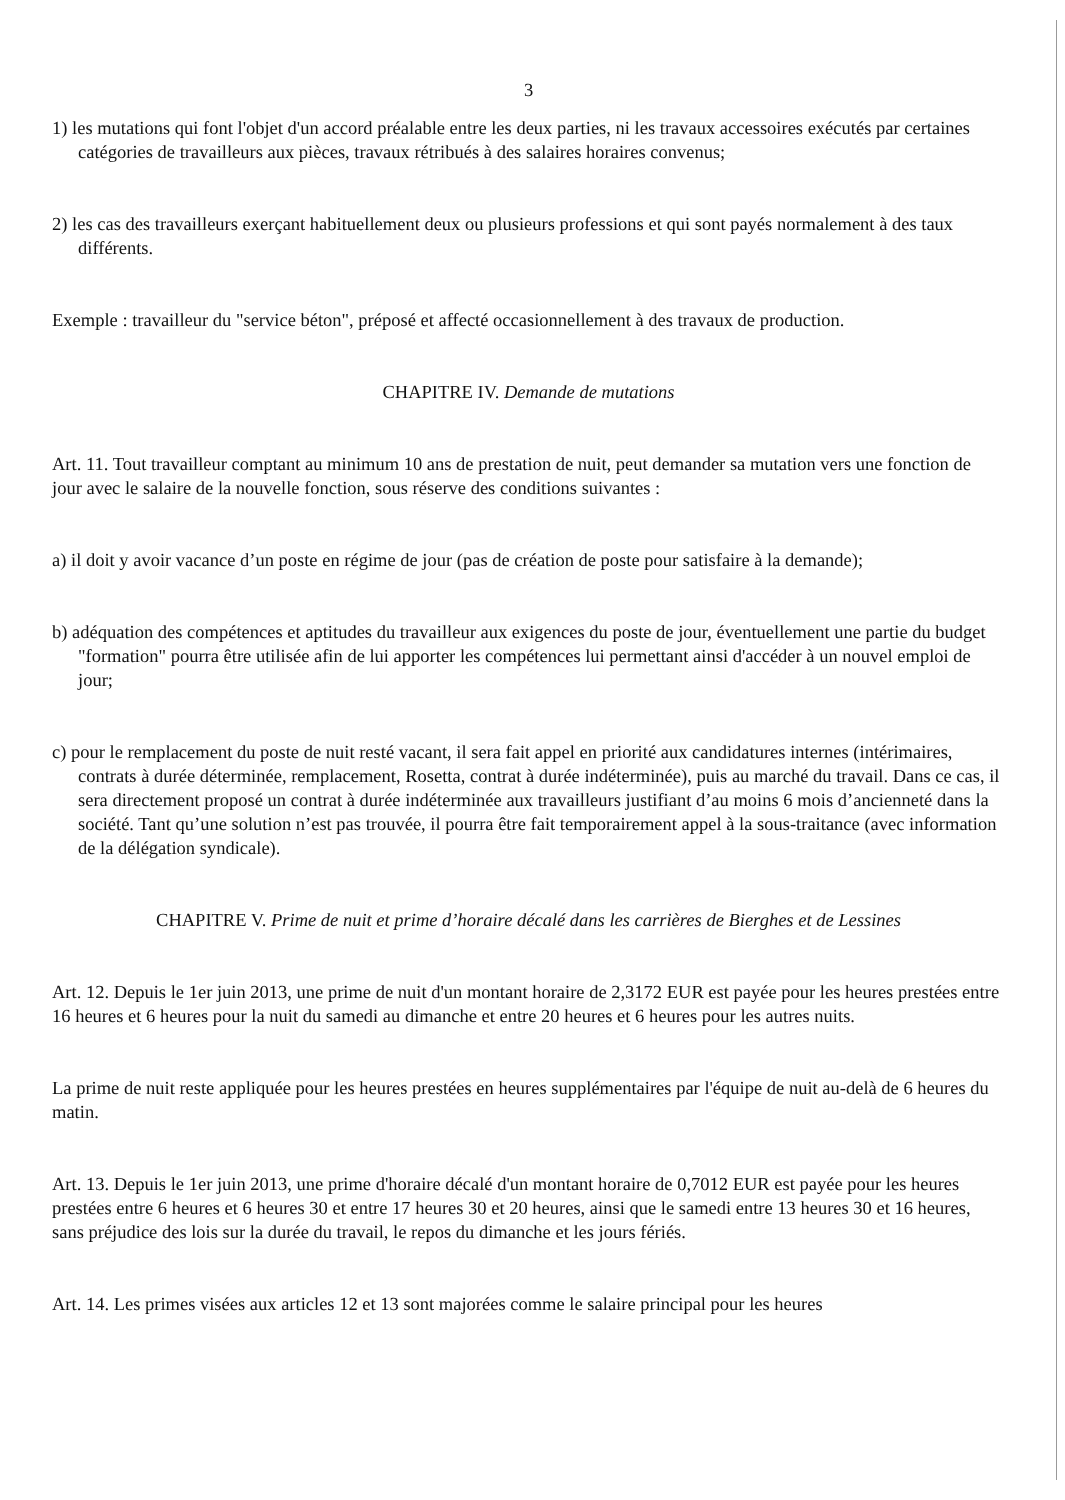3
1) les mutations qui font l'objet d'un accord préalable entre les deux parties, ni les travaux accessoires exécutés par certaines catégories de travailleurs aux pièces, travaux rétribués à des salaires horaires convenus;
2) les cas des travailleurs exerçant habituellement deux ou plusieurs professions et qui sont payés normalement à des taux différents.
Exemple : travailleur du "service béton", préposé et affecté occasionnellement à des travaux de production.
CHAPITRE IV. Demande de mutations
Art. 11. Tout travailleur comptant au minimum 10 ans de prestation de nuit, peut demander sa mutation vers une fonction de jour avec le salaire de la nouvelle fonction, sous réserve des conditions suivantes :
a) il doit y avoir vacance d’un poste en régime de jour (pas de création de poste pour satisfaire à la demande);
b) adéquation des compétences et aptitudes du travailleur aux exigences du poste de jour, éventuellement une partie du budget "formation" pourra être utilisée afin de lui apporter les compétences lui permettant ainsi d'accéder à un nouvel emploi de jour;
c) pour le remplacement du poste de nuit resté vacant, il sera fait appel en priorité aux candidatures internes (intérimaires, contrats à durée déterminée, remplacement, Rosetta, contrat à durée indéterminée), puis au marché du travail. Dans ce cas, il sera directement proposé un contrat à durée indéterminée aux travailleurs justifiant d’au moins 6 mois d’ancienneté dans la société. Tant qu’une solution n’est pas trouvée, il pourra être fait temporairement appel à la sous-traitance (avec information de la délégation syndicale).
CHAPITRE V. Prime de nuit et prime d’horaire décalé dans les carrières de Bierghes et de Lessines
Art. 12. Depuis le 1er juin 2013, une prime de nuit d'un montant horaire de 2,3172 EUR est payée pour les heures prestées entre 16 heures et 6 heures pour la nuit du samedi au dimanche et entre 20 heures et 6 heures pour les autres nuits.
La prime de nuit reste appliquée pour les heures prestées en heures supplémentaires par l'équipe de nuit au-delà de 6 heures du matin.
Art. 13. Depuis le 1er juin 2013, une prime d'horaire décalé d'un montant horaire de 0,7012 EUR est payée pour les heures prestées entre 6 heures et 6 heures 30 et entre 17 heures 30 et 20 heures, ainsi que le samedi entre 13 heures 30 et 16 heures, sans préjudice des lois sur la durée du travail, le repos du dimanche et les jours fériés.
Art. 14. Les primes visées aux articles 12 et 13 sont majorées comme le salaire principal pour les heures